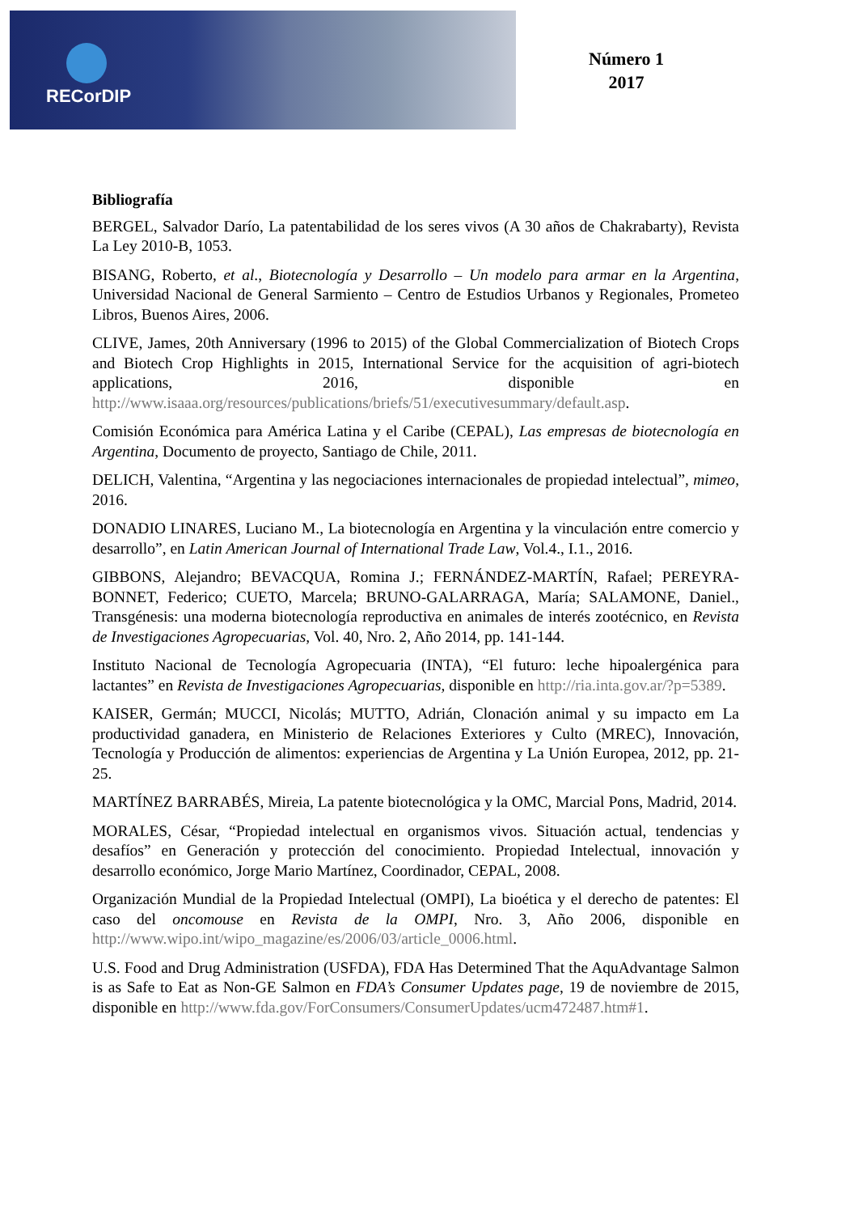RECorDIP
Número 1
2017
Bibliografía
BERGEL, Salvador Darío, La patentabilidad de los seres vivos (A 30 años de Chakrabarty), Revista La Ley 2010-B, 1053.
BISANG, Roberto, et al., Biotecnología y Desarrollo – Un modelo para armar en la Argentina, Universidad Nacional de General Sarmiento – Centro de Estudios Urbanos y Regionales, Prometeo Libros, Buenos Aires, 2006.
CLIVE, James, 20th Anniversary (1996 to 2015) of the Global Commercialization of Biotech Crops and Biotech Crop Highlights in 2015, International Service for the acquisition of agri-biotech applications, 2016, disponible en http://www.isaaa.org/resources/publications/briefs/51/executivesummary/default.asp.
Comisión Económica para América Latina y el Caribe (CEPAL), Las empresas de biotecnología en Argentina, Documento de proyecto, Santiago de Chile, 2011.
DELICH, Valentina, “Argentina y las negociaciones internacionales de propiedad intelectual”, mimeo, 2016.
DONADIO LINARES, Luciano M., La biotecnología en Argentina y la vinculación entre comercio y desarrollo”, en Latin American Journal of International Trade Law, Vol.4., I.1., 2016.
GIBBONS, Alejandro; BEVACQUA, Romina J.; FERNÁNDEZ-MARTÍN, Rafael; PEREYRA-BONNET, Federico; CUETO, Marcela; BRUNO-GALARRAGA, María; SALAMONE, Daniel., Transgénesis: una moderna biotecnología reproductiva en animales de interés zootécnico, en Revista de Investigaciones Agropecuarias, Vol. 40, Nro. 2, Año 2014, pp. 141-144.
Instituto Nacional de Tecnología Agropecuaria (INTA), “El futuro: leche hipoalergénica para lactantes” en Revista de Investigaciones Agropecuarias, disponible en http://ria.inta.gov.ar/?p=5389.
KAISER, Germán; MUCCI, Nicolás; MUTTO, Adrián, Clonación animal y su impacto em La productividad ganadera, en Ministerio de Relaciones Exteriores y Culto (MREC), Innovación, Tecnología y Producción de alimentos: experiencias de Argentina y La Unión Europea, 2012, pp. 21-25.
MARTÍNEZ BARRABÉS, Mireia, La patente biotecnológica y la OMC, Marcial Pons, Madrid, 2014.
MORALES, César, “Propiedad intelectual en organismos vivos. Situación actual, tendencias y desafíos” en Generación y protección del conocimiento. Propiedad Intelectual, innovación y desarrollo económico, Jorge Mario Martínez, Coordinador, CEPAL, 2008.
Organización Mundial de la Propiedad Intelectual (OMPI), La bioética y el derecho de patentes: El caso del oncomouse en Revista de la OMPI, Nro. 3, Año 2006, disponible en http://www.wipo.int/wipo_magazine/es/2006/03/article_0006.html.
U.S. Food and Drug Administration (USFDA), FDA Has Determined That the AquAdvantage Salmon is as Safe to Eat as Non-GE Salmon en FDA’s Consumer Updates page, 19 de noviembre de 2015, disponible en http://www.fda.gov/ForConsumers/ConsumerUpdates/ucm472487.htm#1.